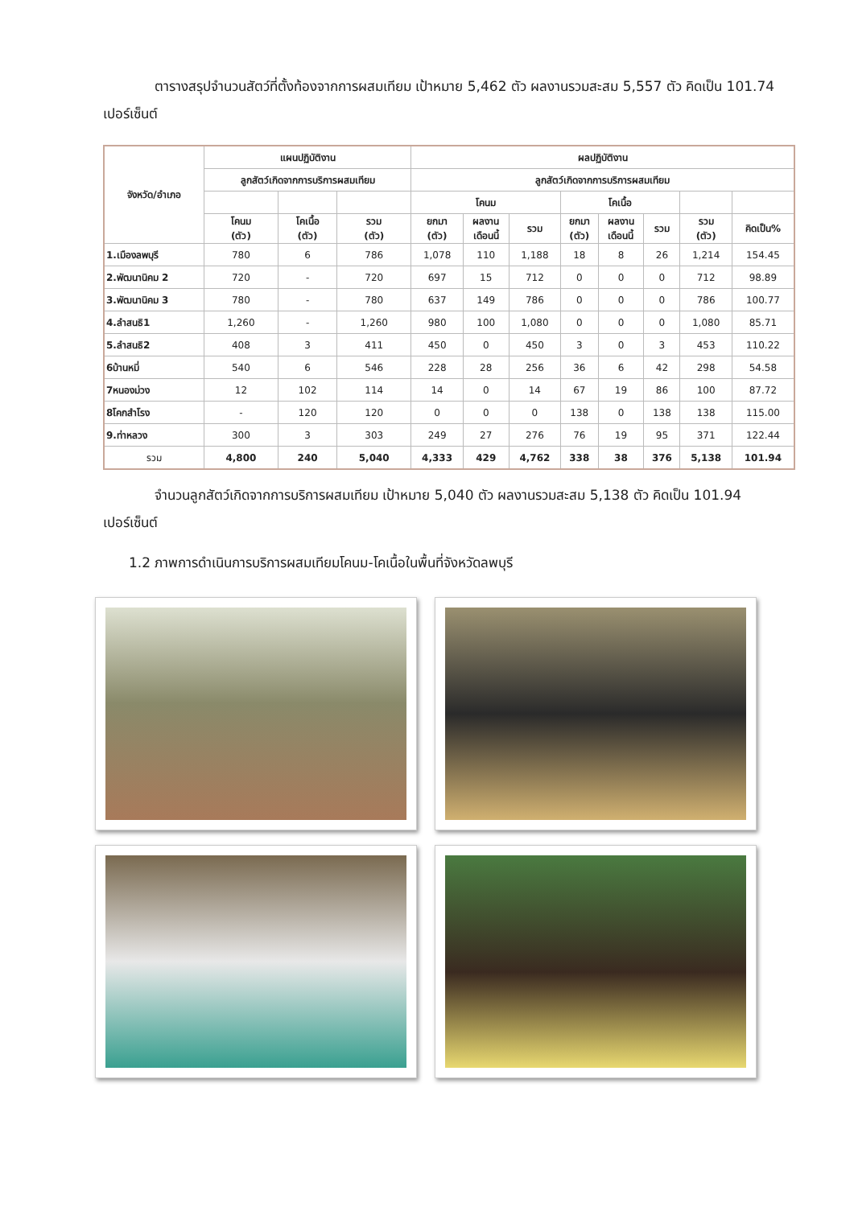ตารางสรุปจำนวนสัตว์ที่ตั้งท้องจากการผสมเทียม เป้าหมาย 5,462 ตัว ผลงานรวมสะสม 5,557 ตัว คิดเป็น 101.74 เปอร์เซ็นต์
| จังหวัด/อำเภอ | แผนปฏิบัติงาน | | | ผลปฏิบัติงาน | | | | | | | |
| --- | --- | --- | --- | --- | --- | --- | --- | --- | --- | --- | --- |
| | ลูกสัตว์เกิดจากการบริการผสมเทียม | | | ลูกสัตว์เกิดจากการบริการผสมเทียม | | | | | | | |
| | | | | โคนม | | | โคเนื้อ | | | | |
| | โคนม (ตัว) | โคเนื้อ (ตัว) | รวม (ตัว) | ยกมา (ตัว) | ผลงาน เดือนนี้ | รวม | ยกมา (ตัว) | ผลงาน เดือนนี้ | รวม | รวม (ตัว) | คิดเป็น% |
| 1.เมืองลพบุรี | 780 | 6 | 786 | 1,078 | 110 | 1,188 | 18 | 8 | 26 | 1,214 | 154.45 |
| 2.พัฒนานิคม 2 | 720 | - | 720 | 697 | 15 | 712 | 0 | 0 | 0 | 712 | 98.89 |
| 3.พัฒนานิคม 3 | 780 | - | 780 | 637 | 149 | 786 | 0 | 0 | 0 | 786 | 100.77 |
| 4.ลำสนธิ1 | 1,260 | - | 1,260 | 980 | 100 | 1,080 | 0 | 0 | 0 | 1,080 | 85.71 |
| 5.ลำสนธิ2 | 408 | 3 | 411 | 450 | 0 | 450 | 3 | 0 | 3 | 453 | 110.22 |
| 6บ้านหมี่ | 540 | 6 | 546 | 228 | 28 | 256 | 36 | 6 | 42 | 298 | 54.58 |
| 7หนองม่วง | 12 | 102 | 114 | 14 | 0 | 14 | 67 | 19 | 86 | 100 | 87.72 |
| 8โคกสำโรง | - | 120 | 120 | 0 | 0 | 0 | 138 | 0 | 138 | 138 | 115.00 |
| 9.ท่าหลวง | 300 | 3 | 303 | 249 | 27 | 276 | 76 | 19 | 95 | 371 | 122.44 |
| รวม | 4,800 | 240 | 5,040 | 4,333 | 429 | 4,762 | 338 | 38 | 376 | 5,138 | 101.94 |
จำนวนลูกสัตว์เกิดจากการบริการผสมเทียม เป้าหมาย 5,040 ตัว ผลงานรวมสะสม 5,138 ตัว คิดเป็น 101.94 เปอร์เซ็นต์
1.2 ภาพการดำเนินการบริการผสมเทียมโคนม-โคเนื้อในพื้นที่จังหวัดลพบุรี